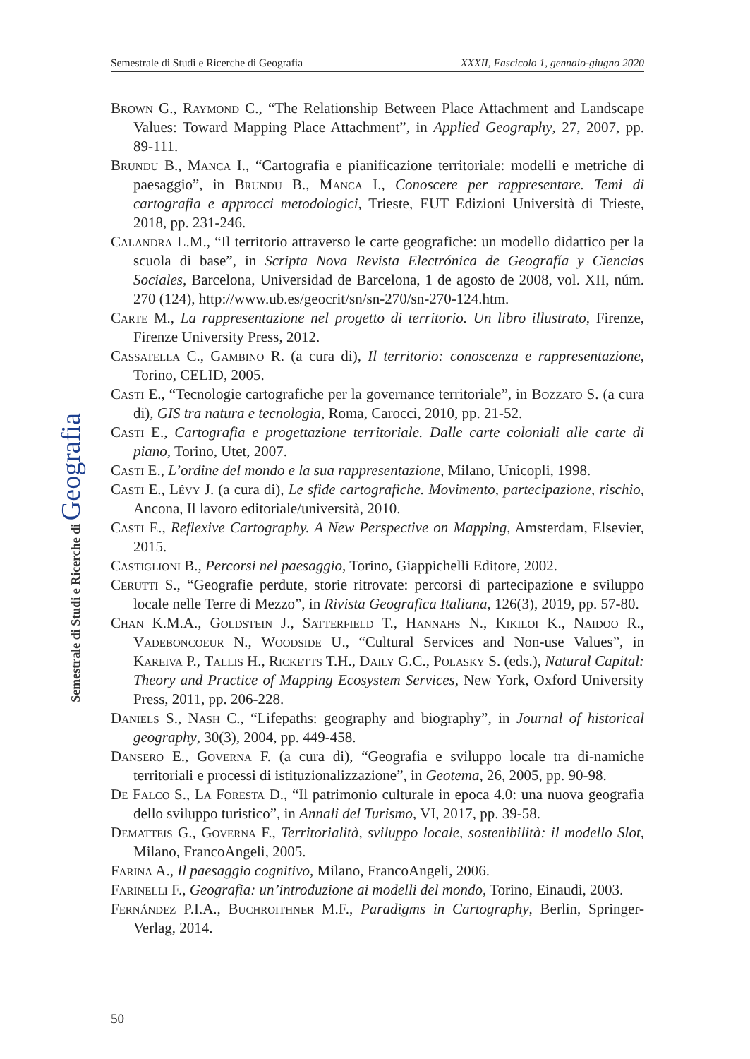Semestrale di Studi e Ricerche di Geografia XXXII, Fascicolo 1, gennaio-giugno 2020
Semestrale di Studi e Ricerche di Geografia
Brown G., Raymond C., “The Relationship Between Place Attachment and Landscape Values: Toward Mapping Place Attachment”, in Applied Geography, 27, 2007, pp. 89-111.
Brundu B., Manca I., “Cartografia e pianificazione territoriale: modelli e metriche di paesaggio”, in Brundu B., Manca I., Conoscere per rappresentare. Temi di cartografia e approcci metodologici, Trieste, EUT Edizioni Università di Trieste, 2018, pp. 231-246.
Calandra L.M., “Il territorio attraverso le carte geografiche: un modello didattico per la scuola di base”, in Scripta Nova Revista Electrónica de Geografía y Ciencias Sociales, Barcelona, Universidad de Barcelona, 1 de agosto de 2008, vol. XII, núm. 270 (124), http://www.ub.es/geocrit/sn/sn-270/sn-270-124.htm.
Carte M., La rappresentazione nel progetto di territorio. Un libro illustrato, Firenze, Firenze University Press, 2012.
Cassatella C., Gambino R. (a cura di), Il territorio: conoscenza e rappresentazione, Torino, CELID, 2005.
Casti E., “Tecnologie cartografiche per la governance territoriale”, in Bozzato S. (a cura di), GIS tra natura e tecnologia, Roma, Carocci, 2010, pp. 21-52.
Casti E., Cartografia e progettazione territoriale. Dalle carte coloniali alle carte di piano, Torino, Utet, 2007.
Casti E., L’ordine del mondo e la sua rappresentazione, Milano, Unicopli, 1998.
Casti E., Lévy J. (a cura di), Le sfide cartografiche. Movimento, partecipazione, rischio, Ancona, Il lavoro editoriale/università, 2010.
Casti E., Reflexive Cartography. A New Perspective on Mapping, Amsterdam, Elsevier, 2015.
Castiglioni B., Percorsi nel paesaggio, Torino, Giappichelli Editore, 2002.
Cerutti S., “Geografie perdute, storie ritrovate: percorsi di partecipazione e sviluppo locale nelle Terre di Mezzo”, in Rivista Geografica Italiana, 126(3), 2019, pp. 57-80.
Chan K.M.A., Goldstein J., Satterfield T., Hannahs N., Kikiloi K., Naidoo R., Vadeboncoeur N., Woodside U., “Cultural Services and Non-use Values”, in Kareiva P., Tallis H., Ricketts T.H., Daily G.C., Polasky S. (eds.), Natural Capital: Theory and Practice of Mapping Ecosystem Services, New York, Oxford University Press, 2011, pp. 206-228.
Daniels S., Nash C., “Lifepaths: geography and biography”, in Journal of historical geography, 30(3), 2004, pp. 449-458.
Dansero E., Governa F. (a cura di), “Geografia e sviluppo locale tra di-namiche territoriali e processi di istituzionalizzazione”, in Geotema, 26, 2005, pp. 90-98.
De Falco S., La Foresta D., “Il patrimonio culturale in epoca 4.0: una nuova geografia dello sviluppo turistico”, in Annali del Turismo, VI, 2017, pp. 39-58.
Dematteis G., Governa F., Territorialità, sviluppo locale, sostenibilità: il modello Slot, Milano, FrancoAngeli, 2005.
Farina A., Il paesaggio cognitivo, Milano, FrancoAngeli, 2006.
Farinelli F., Geografia: un’introduzione ai modelli del mondo, Torino, Einaudi, 2003.
Fernández P.I.A., Buchroithner M.F., Paradigms in Cartography, Berlin, Springer-Verlag, 2014.
50